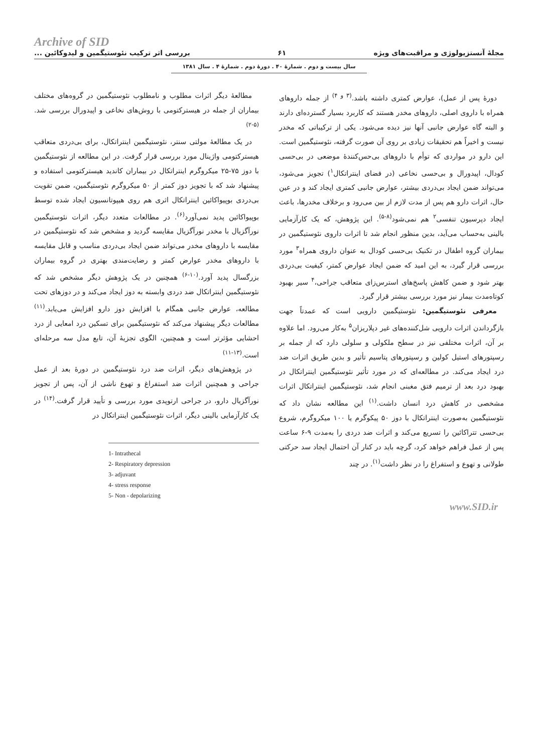Archive of SID
مجلهٔ آنستزیولوژی و مراقبت‌های ویژه ۶۱ بررسی اثر ترکیب نئوستیگمین و لیدوکائین ...
سال بیست و دوم . شمارهٔ ۴۰ . دورهٔ دوم . شمارهٔ ۴ . سال ۱۳۸۱
دورهٔ پس از عمل)، عوارض کمتری داشته باشد.<sup>(۳ و ۴)</sup> از جمله داروهای همراه با داروی اصلی، داروهای مخدر هستند که کاربرد بسیار گسترده‌ای دارند و البته گاه عوارض جانبی آنها نیز دیده می‌شود. یکی از ترکیباتی که مخدر نیست و اخیراً هم تحقیقات زیادی بر روی آن صورت گرفته، نئوستیگمین است. این دارو در مواردی که توأم با داروهای بی‌حس‌کنندهٔ موضعی در بی‌حسی کودال، اپیدورال و بی‌حسی نخاعی (در فضای اینتراتکال<sup>۱</sup>) تجویز می‌شود، می‌تواند ضمن ایجاد بی‌دردی بیشتر، عوارض جانبی کمتری ایجاد کند و در عین حال، اثرات دارو هم پس از مدت لازم از بین می‌رود و برخلاف مخدرها، باعث ایجاد دپرسیون تنفسی<sup>۲</sup> هم نمی‌شود<sup>(۸-۵)</sup>. این پژوهش، که یک کارآزمایی بالینی به‌حساب می‌آید، بدین منظور انجام شد تا اثرات داروی نئوستیگمین در بیماران گروه اطفال در تکنیک بی‌حسی کودال به عنوان داروی همراه<sup>۳</sup> مورد بررسی قرار گیرد، به این امید که ضمن ایجاد عوارض کمتر، کیفیت بی‌دردی بهتر شود و ضمن کاهش پاسخ‌های استرس‌زای متعاقب جراحی،<sup>۴</sup> سیر بهبود کوتاه‌مدت بیمار نیز مورد بررسی بیشتر قرار گیرد.
معرفی نئوستیگمین: نئوستیگمین دارویی است که عمدتاً جهت بازگرداندن اثرات دارویی شل‌کننده‌های غیر دپلاریزان<sup>۵</sup> به‌کار می‌رود. اما علاوه بر آن، اثرات مختلفی نیز در سطح ملکولی و سلولی دارد که از جمله بر رسپتورهای استیل کولین و رسپتورهای پتاسیم تأثیر و بدین طریق اثرات ضد درد ایجاد می‌کند. در مطالعه‌ای که در مورد تأثیر نئوستیگمین اینتراتکال در بهبود درد بعد از ترمیم فتق مغبنی انجام شد، نئوستیگمین اینتراتکال اثرات مشخصی در کاهش درد انسان داشت.<sup>(۱)</sup> این مطالعه نشان داد که نئوستیگمین به‌صورت اینتراتکال با دوز ۵۰ پیکوگرم یا ۱۰۰ میکروگرم، شروع بی‌حسی تتراکائین را تسریع می‌کند و اثرات ضد دردی را به‌مدت ۹-۶ ساعت پس از عمل فراهم خواهد کرد، گرچه باید در کنار آن احتمال ایجاد سد حرکتی طولانی و تهوع و استفراغ را در نظر داشت<sup>(۱)</sup>. در چند
مطالعهٔ دیگر اثرات مطلوب و نامطلوب نئوستیگمین در گروه‌های مختلف بیماران از جمله در هیسترکتومی با روش‌های نخاعی و اپیدورال بررسی شد.<sup>(۵-۲)</sup>
در یک مطالعهٔ مولتی سنتر، نئوستیگمین اینتراتکال، برای بی‌دردی متعاقب هیسترکتومی واژینال مورد بررسی قرار گرفت. در این مطالعه از نئوستیگمین با دوز ۷۵-۲۵ میکروگرم اینتراتکال در بیماران کاندید هیسترکتومی استفاده و پیشنهاد شد که با تجویز دوز کمتر از ۵۰ میکروگرم نئوستیگمین، ضمن تقویت بی‌دردی بوپیواکائین اینتراتکال اثری هم روی هیپوتانسیون ایجاد شده توسط بوپیواکائین پدید نمی‌آورد<sup>(۶)</sup>. در مطالعات متعدد دیگر، اثرات نئوستیگمین نورآگزیال با مخدر نورآگزیال مقایسه گردید و مشخص شد که نئوستیگمین در مقایسه با داروهای مخدر می‌تواند ضمن ایجاد بی‌دردی مناسب و قابل مقایسه با داروهای مخدر عوارض کمتر و رضایت‌مندی بهتری در گروه بیماران بزرگسال پدید آورد.<sup>(۱۰-۶)</sup> همچنین در یک پژوهش دیگر مشخص شد که نئوستیگمین اینتراتکال ضد دردی وابسته به دوز ایجاد می‌کند و در دوزهای تحت مطالعه، عوارض جانبی همگام با افزایش دوز دارو افزایش می‌یابد.<sup>(۱۱)</sup> مطالعات دیگر پیشنهاد می‌کند که نئوستیگمین برای تسکین درد امعایی از درد احشایی مؤثرتر است و همچنین، الگوی تجزیهٔ آن، تابع مدل سه مرحله‌ای است.<sup>(۱۳-۱۱)</sup>
در پژوهش‌های دیگر، اثرات ضد درد نئوستیگمین در دورهٔ بعد از عمل جراحی و همچنین اثرات ضد استفراغ و تهوع ناشی از آن، پس از تجویز نورآگزیال دارو، در جراحی ارتوپدی مورد بررسی و تأیید قرار گرفت.<sup>(۱۴)</sup> در یک کارآزمایی بالینی دیگر، اثرات نئوستیگمین اینتراتکال در
1- Intrathecal
2- Respiratory depression
3- adjuvant
4- stress response
5- Non - depolarizing
www.SID.ir